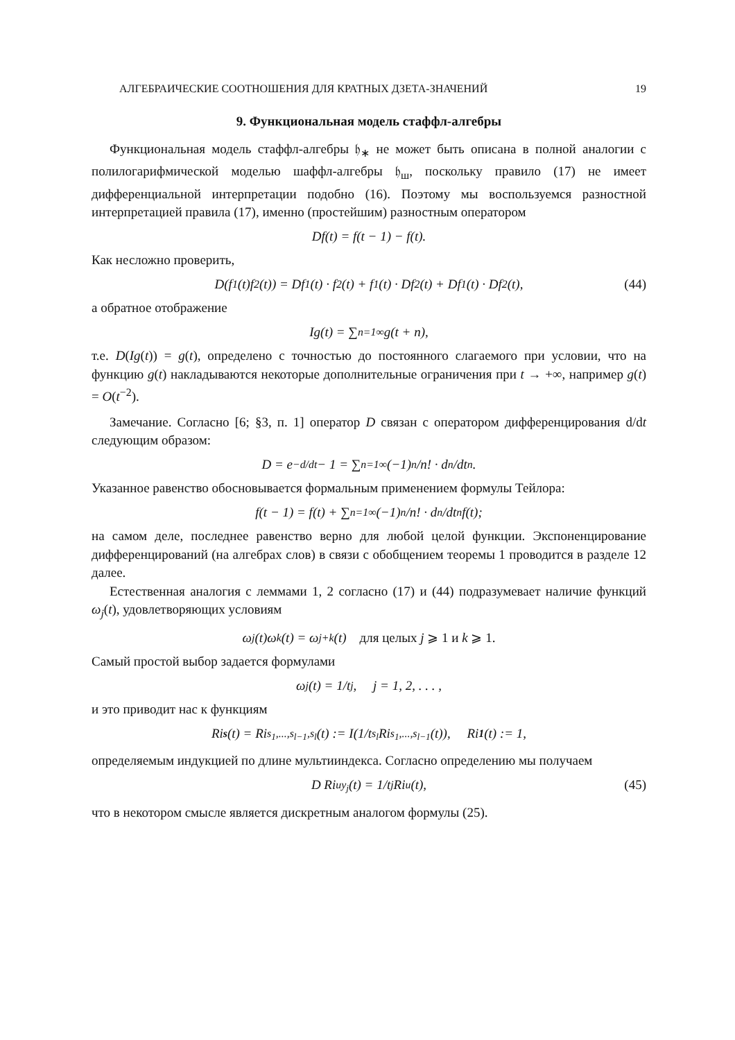АЛГЕБРАИЧЕСКИЕ СООТНОШЕНИЯ ДЛЯ КРАТНЫХ ДЗЕТА-ЗНАЧЕНИЙ 19
9. Функциональная модель стаффл-алгебры
Функциональная модель стаффл-алгебры 𝔥<sub>∗</sub> не может быть описана в полной аналогии с полилогарифмической моделью шаффл-алгебры 𝔥<sub>ш</sub>, поскольку правило (17) не имеет дифференциальной интерпретации подобно (16). Поэтому мы воспользуемся разностной интерпретацией правила (17), именно (простейшим) разностным оператором
Df(t) = f(t − 1) − f(t).
Как несложно проверить,
D(f<sub>1</sub>(t)f<sub>2</sub>(t)) = Df<sub>1</sub>(t) · f<sub>2</sub>(t) + f<sub>1</sub>(t) · Df<sub>2</sub>(t) + Df<sub>1</sub>(t) · Df<sub>2</sub>(t), (44)
а обратное отображение
Ig(t) = ∑<sub>n=1</sub><sup>∞</sup> g(t + n),
т.е. D(Ig(t)) = g(t), определено с точностью до постоянного слагаемого при условии, что на функцию g(t) накладываются некоторые дополнительные ограничения при t → +∞, например g(t) = O(t<sup>−2</sup>).
Замечание. Согласно [6; §3, п. 1] оператор D связан с оператором дифференцирования d/dt следующим образом:
D = e<sup>−d/dt</sup> − 1 = ∑<sub>n=1</sub><sup>∞</sup> (−1)<sup>n</sup>/n! · d<sup>n</sup>/dt<sup>n</sup> .
Указанное равенство обосновывается формальным применением формулы Тейлора:
f(t − 1) = f(t) + ∑<sub>n=1</sub><sup>∞</sup> (−1)<sup>n</sup>/n! · d<sup>n</sup>/dt<sup>n</sup> f(t);
на самом деле, последнее равенство верно для любой целой функции. Экспоненцирование дифференцирований (на алгебрах слов) в связи с обобщением теоремы 1 проводится в разделе 12 далее.
Естественная аналогия с леммами 1, 2 согласно (17) и (44) подразумевает наличие функций ω<sub>j</sub>(t), удовлетворяющих условиям
ω<sub>j</sub>(t)ω<sub>k</sub>(t) = ω<sub>j+k</sub>(t) для целых j ⩾ 1 и k ⩾ 1.
Самый простой выбор задается формулами
ω<sub>j</sub>(t) = 1/t<sup>j</sup>, j = 1, 2, . . . ,
и это приводит нас к функциям
Ri<sub>s</sub> (t) = Ri<sub>s<sub>1</sub>,...,s<sub>l−1</sub>,s<sub>l</sub></sub>(t) := I(1/t<sup>s<sub>l</sub></sup> Ri<sub>s<sub>1</sub>,...,s<sub>l−1</sub></sub>(t)), Ri<sub>1</sub> (t) := 1,
определяемым индукцией по длине мультииндекса. Согласно определению мы получаем
D Ri<sub>uy<sub>j</sub></sub>(t) = 1/t<sup>j</sup> Ri<sub>u</sub>(t), (45)
что в некотором смысле является дискретным аналогом формулы (25).